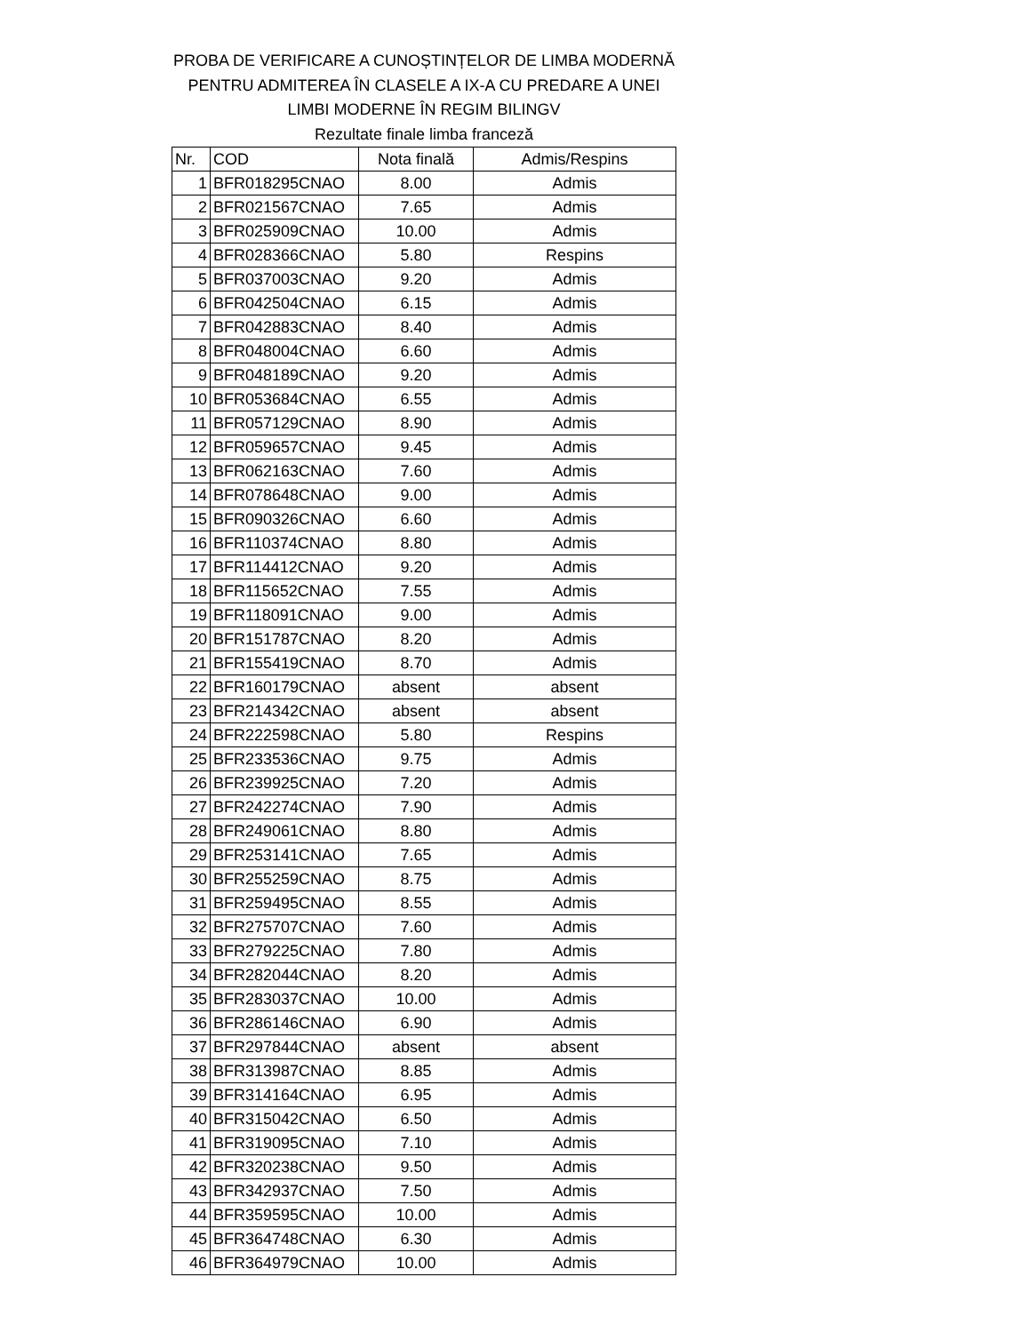PROBA DE VERIFICARE A CUNOȘTINȚELOR DE LIMBA MODERNĂ
PENTRU ADMITEREA ÎN CLASELE A IX-A CU PREDARE A UNEI
LIMBI MODERNE ÎN REGIM BILINGV
Rezultate finale limba franceză
| Nr. | COD | Nota finală | Admis/Respins |
| --- | --- | --- | --- |
| 1 | BFR018295CNAO | 8.00 | Admis |
| 2 | BFR021567CNAO | 7.65 | Admis |
| 3 | BFR025909CNAO | 10.00 | Admis |
| 4 | BFR028366CNAO | 5.80 | Respins |
| 5 | BFR037003CNAO | 9.20 | Admis |
| 6 | BFR042504CNAO | 6.15 | Admis |
| 7 | BFR042883CNAO | 8.40 | Admis |
| 8 | BFR048004CNAO | 6.60 | Admis |
| 9 | BFR048189CNAO | 9.20 | Admis |
| 10 | BFR053684CNAO | 6.55 | Admis |
| 11 | BFR057129CNAO | 8.90 | Admis |
| 12 | BFR059657CNAO | 9.45 | Admis |
| 13 | BFR062163CNAO | 7.60 | Admis |
| 14 | BFR078648CNAO | 9.00 | Admis |
| 15 | BFR090326CNAO | 6.60 | Admis |
| 16 | BFR110374CNAO | 8.80 | Admis |
| 17 | BFR114412CNAO | 9.20 | Admis |
| 18 | BFR115652CNAO | 7.55 | Admis |
| 19 | BFR118091CNAO | 9.00 | Admis |
| 20 | BFR151787CNAO | 8.20 | Admis |
| 21 | BFR155419CNAO | 8.70 | Admis |
| 22 | BFR160179CNAO | absent | absent |
| 23 | BFR214342CNAO | absent | absent |
| 24 | BFR222598CNAO | 5.80 | Respins |
| 25 | BFR233536CNAO | 9.75 | Admis |
| 26 | BFR239925CNAO | 7.20 | Admis |
| 27 | BFR242274CNAO | 7.90 | Admis |
| 28 | BFR249061CNAO | 8.80 | Admis |
| 29 | BFR253141CNAO | 7.65 | Admis |
| 30 | BFR255259CNAO | 8.75 | Admis |
| 31 | BFR259495CNAO | 8.55 | Admis |
| 32 | BFR275707CNAO | 7.60 | Admis |
| 33 | BFR279225CNAO | 7.80 | Admis |
| 34 | BFR282044CNAO | 8.20 | Admis |
| 35 | BFR283037CNAO | 10.00 | Admis |
| 36 | BFR286146CNAO | 6.90 | Admis |
| 37 | BFR297844CNAO | absent | absent |
| 38 | BFR313987CNAO | 8.85 | Admis |
| 39 | BFR314164CNAO | 6.95 | Admis |
| 40 | BFR315042CNAO | 6.50 | Admis |
| 41 | BFR319095CNAO | 7.10 | Admis |
| 42 | BFR320238CNAO | 9.50 | Admis |
| 43 | BFR342937CNAO | 7.50 | Admis |
| 44 | BFR359595CNAO | 10.00 | Admis |
| 45 | BFR364748CNAO | 6.30 | Admis |
| 46 | BFR364979CNAO | 10.00 | Admis |